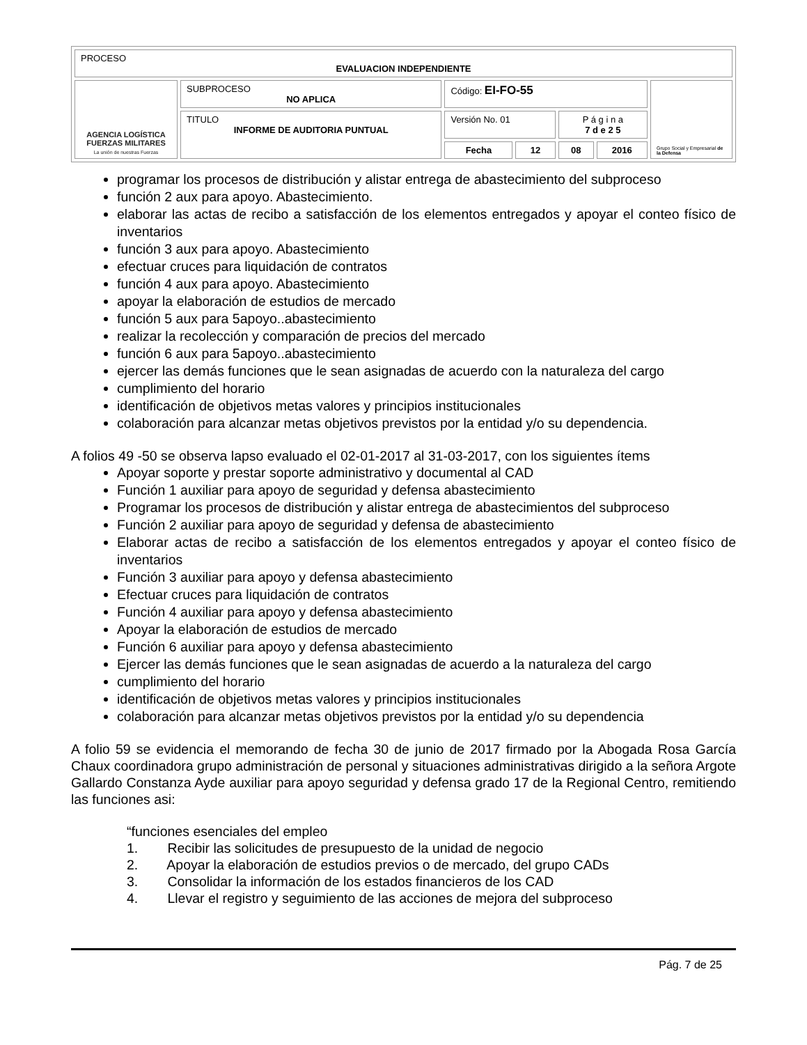| PROCESO EVALUACION INDEPENDIENTE | | | | | | |
| AGENCIA LOGÍSTICA FUERZAS MILITARES La unión de nuestras Fuerzas | SUBPROCESO NO APLICA | Código: EI-FO-55 | | | | Grupo Social y Empresarial de la Defensa |
| | TITULO INFORME DE AUDITORIA PUNTUAL | Versión No. 01 | | P á g i n a 7 d e 2 5 | | |
| | | Fecha | 12 | 08 | 2016 | |
programar los procesos de distribución y alistar entrega de abastecimiento del subproceso
función 2 aux para apoyo. Abastecimiento.
elaborar las actas de recibo a satisfacción de los elementos entregados y apoyar el conteo físico de inventarios
función 3 aux para apoyo. Abastecimiento
efectuar cruces para liquidación de contratos
función 4 aux para apoyo. Abastecimiento
apoyar la elaboración de estudios de mercado
función 5 aux para 5apoyo..abastecimiento
realizar la recolección y comparación de precios del mercado
función 6 aux para 5apoyo..abastecimiento
ejercer las demás funciones que le sean asignadas de acuerdo con la naturaleza del cargo
cumplimiento del horario
identificación de objetivos metas valores y principios institucionales
colaboración para alcanzar metas objetivos previstos por la entidad y/o su dependencia.
A folios 49 -50 se observa lapso evaluado el 02-01-2017 al 31-03-2017, con los siguientes ítems
Apoyar soporte y prestar soporte administrativo y documental al CAD
Función 1 auxiliar para apoyo de seguridad y defensa abastecimiento
Programar los procesos de distribución y alistar entrega de abastecimientos del subproceso
Función 2 auxiliar para apoyo de seguridad y defensa de abastecimiento
Elaborar actas de recibo a satisfacción de los elementos entregados y apoyar el conteo físico de inventarios
Función 3 auxiliar para apoyo y defensa abastecimiento
Efectuar cruces para liquidación de contratos
Función 4 auxiliar para apoyo y defensa abastecimiento
Apoyar la elaboración de estudios de mercado
Función 6 auxiliar para apoyo y defensa abastecimiento
Ejercer las demás funciones que le sean asignadas de acuerdo a la naturaleza del cargo
cumplimiento del horario
identificación de objetivos metas valores y principios institucionales
colaboración para alcanzar metas objetivos previstos por la entidad y/o su dependencia
A folio 59 se evidencia el memorando de fecha 30 de junio de 2017 firmado por la Abogada Rosa García Chaux coordinadora grupo administración de personal y situaciones administrativas dirigido a la señora Argote Gallardo Constanza Ayde auxiliar para apoyo seguridad y defensa grado 17 de la Regional Centro, remitiendo las funciones asi:
“funciones esenciales del empleo
1. Recibir las solicitudes de presupuesto de la unidad de negocio
2. Apoyar la elaboración de estudios previos o de mercado, del grupo CADs
3. Consolidar la información de los estados financieros de los CAD
4. Llevar el registro y seguimiento de las acciones de mejora del subproceso
Pág. 7 de 25